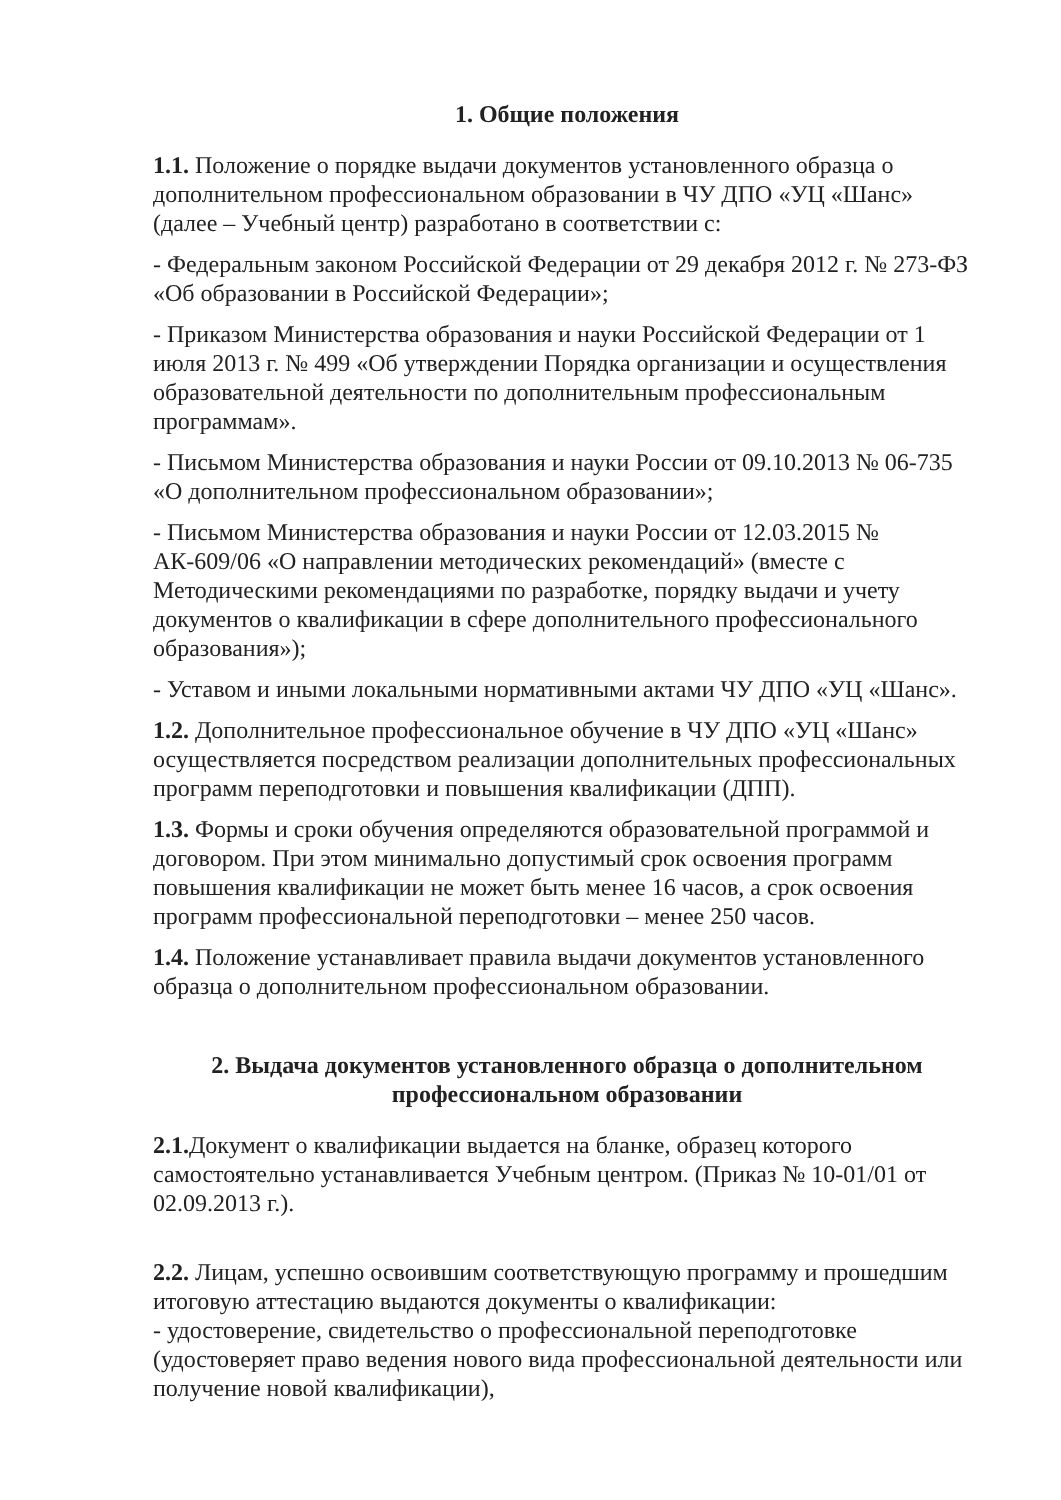1. Общие положения
1.1. Положение о порядке выдачи документов установленного образца о дополнительном профессиональном образовании в ЧУ ДПО «УЦ «Шанс» (далее – Учебный центр) разработано в соответствии с:
- Федеральным законом Российской Федерации от 29 декабря 2012 г. № 273-ФЗ «Об образовании в Российской Федерации»;
- Приказом Министерства образования и науки Российской Федерации от 1 июля 2013 г. № 499 «Об утверждении Порядка организации и осуществления образовательной деятельности по дополнительным профессиональным программам».
- Письмом Министерства образования и науки России от 09.10.2013 № 06-735 «О дополнительном профессиональном образовании»;
- Письмом Министерства образования и науки России от 12.03.2015 № АК-609/06 «О направлении методических рекомендаций» (вместе с Методическими рекомендациями по разработке, порядку выдачи и учету документов о квалификации в сфере дополнительного профессионального образования»);
- Уставом и иными локальными нормативными актами ЧУ ДПО «УЦ «Шанс».
1.2. Дополнительное профессиональное обучение в ЧУ ДПО «УЦ «Шанс» осуществляется посредством реализации дополнительных профессиональных программ переподготовки и повышения квалификации (ДПП).
1.3. Формы и сроки обучения определяются образовательной программой и договором. При этом минимально допустимый срок освоения программ повышения квалификации не может быть менее 16 часов, а срок освоения программ профессиональной переподготовки – менее 250 часов.
1.4. Положение устанавливает правила выдачи документов установленного образца о дополнительном профессиональном образовании.
2. Выдача документов установленного образца о дополнительном профессиональном образовании
2.1. Документ о квалификации выдается на бланке, образец которого самостоятельно устанавливается Учебным центром. (Приказ № 10-01/01 от 02.09.2013 г.).
2.2. Лицам, успешно освоившим соответствующую программу и прошедшим итоговую аттестацию выдаются документы о квалификации:
- удостоверение, свидетельство о профессиональной переподготовке (удостоверяет право ведения нового вида профессиональной деятельности или получение новой квалификации),